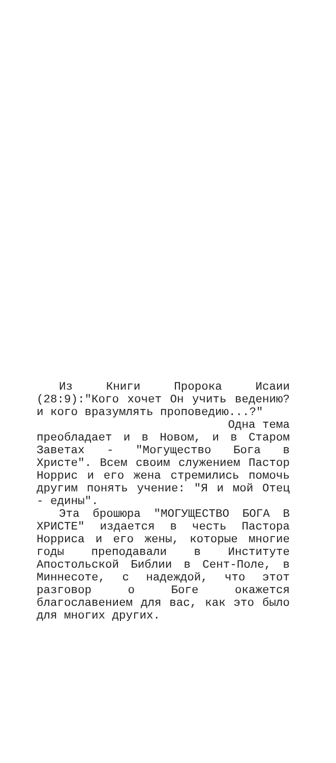Из Книги Пророка Исаии (28:9):"Кого хочет Он учить ведению? и кого вразумлять проповедию...?"
Одна тема
преобладает и в Новом, и в Старом Заветах - "Могущество Бога в Христе". Всем своим служением Пастор Норрис и его жена стремились помочь другим понять учение: "Я и мой Отец - едины".
Эта брошюра "МОГУЩЕСТВО БОГА В ХРИСТЕ" издается в честь Пастора Норриса и его жены, которые многие годы преподавали в Институте Апостольской Библии в Сент-Поле, в Миннесоте, с надеждой, что этот разговор о Боге окажется благославением для вас, как это было для многих других.